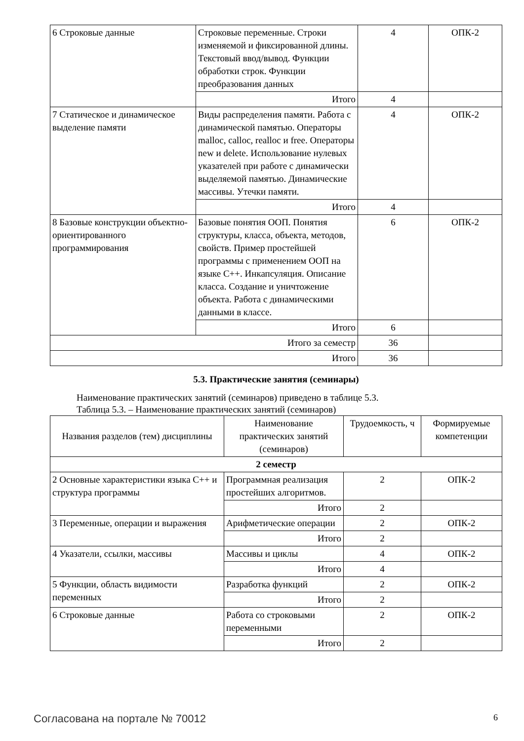| 6 Строковые данные | Строковые переменные. Строки изменяемой и фиксированной длины. Текстовый ввод/вывод. Функции обработки строк. Функции преобразования данных | 4 | ОПК-2 |
| | Итого | 4 | |
| 7 Статическое и динамическое выделение памяти | Виды распределения памяти. Работа с динамической памятью. Операторы malloc, calloc, realloc и free. Операторы new и delete. Использование нулевых указателей при работе с динамически выделяемой памятью. Динамические массивы. Утечки памяти. | 4 | ОПК-2 |
| | Итого | 4 | |
| 8 Базовые конструкции объектно-ориентированного программирования | Базовые понятия ООП. Понятия структуры, класса, объекта, методов, свойств. Пример простейшей программы с применением ООП на языке С++. Инкапсуляция. Описание класса. Создание и уничтожение объекта. Работа с динамическими данными в классе. | 6 | ОПК-2 |
| | Итого | 6 | |
| Итого за семестр | | 36 | |
| Итого | | 36 | |
5.3. Практические занятия (семинары)
Наименование практических занятий (семинаров) приведено в таблице 5.3.
Таблица 5.3. – Наименование практических занятий (семинаров)
| Названия разделов (тем) дисциплины | Наименование практических занятий (семинаров) | Трудоемкость, ч | Формируемые компетенции |
| --- | --- | --- | --- |
| 2 семестр | | | |
| 2 Основные характеристики языка С++ и структура программы | Программная реализация простейших алгоритмов. | 2 | ОПК-2 |
| | Итого | 2 | |
| 3 Переменные, операции и выражения | Арифметические операции | 2 | ОПК-2 |
| | Итого | 2 | |
| 4 Указатели, ссылки, массивы | Массивы и циклы | 4 | ОПК-2 |
| | Итого | 4 | |
| 5 Функции, область видимости переменных | Разработка функций | 2 | ОПК-2 |
| | Итого | 2 | |
| 6 Строковые данные | Работа со строковыми переменными | 2 | ОПК-2 |
| | Итого | 2 | |
Согласована на портале № 70012 6